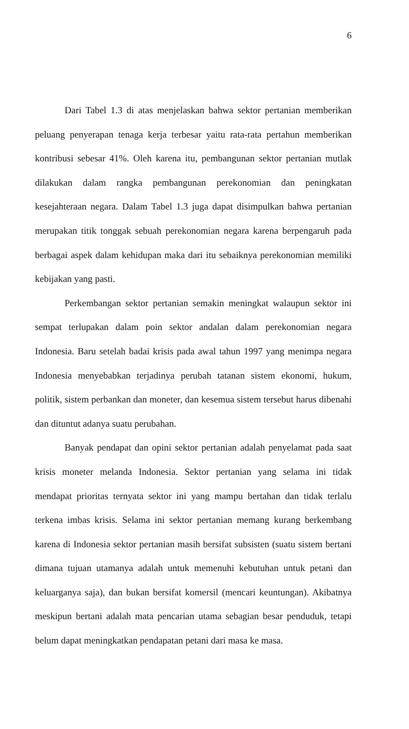6
Dari Tabel 1.3 di atas menjelaskan bahwa sektor pertanian memberikan peluang penyerapan tenaga kerja terbesar yaitu rata-rata pertahun memberikan kontribusi sebesar 41%. Oleh karena itu, pembangunan sektor pertanian mutlak dilakukan dalam rangka pembangunan perekonomian dan peningkatan kesejahteraan negara. Dalam Tabel 1.3 juga dapat disimpulkan bahwa pertanian merupakan titik tonggak sebuah perekonomian negara karena berpengaruh pada berbagai aspek dalam kehidupan maka dari itu sebaiknya perekonomian memiliki kebijakan yang pasti.
Perkembangan sektor pertanian semakin meningkat walaupun sektor ini sempat terlupakan dalam poin sektor andalan dalam perekonomian negara Indonesia. Baru setelah badai krisis pada awal tahun 1997 yang menimpa negara Indonesia menyebabkan terjadinya perubah tatanan sistem ekonomi, hukum, politik, sistem perbankan dan moneter, dan kesemua sistem tersebut harus dibenahi dan dituntut adanya suatu perubahan.
Banyak pendapat dan opini sektor pertanian adalah penyelamat pada saat krisis moneter melanda Indonesia. Sektor pertanian yang selama ini tidak mendapat prioritas ternyata sektor ini yang mampu bertahan dan tidak terlalu terkena imbas krisis. Selama ini sektor pertanian memang kurang berkembang karena di Indonesia sektor pertanian masih bersifat subsisten (suatu sistem bertani dimana tujuan utamanya adalah untuk memenuhi kebutuhan untuk petani dan keluarganya saja), dan bukan bersifat komersil (mencari keuntungan). Akibatnya meskipun bertani adalah mata pencarian utama sebagian besar penduduk, tetapi belum dapat meningkatkan pendapatan petani dari masa ke masa.